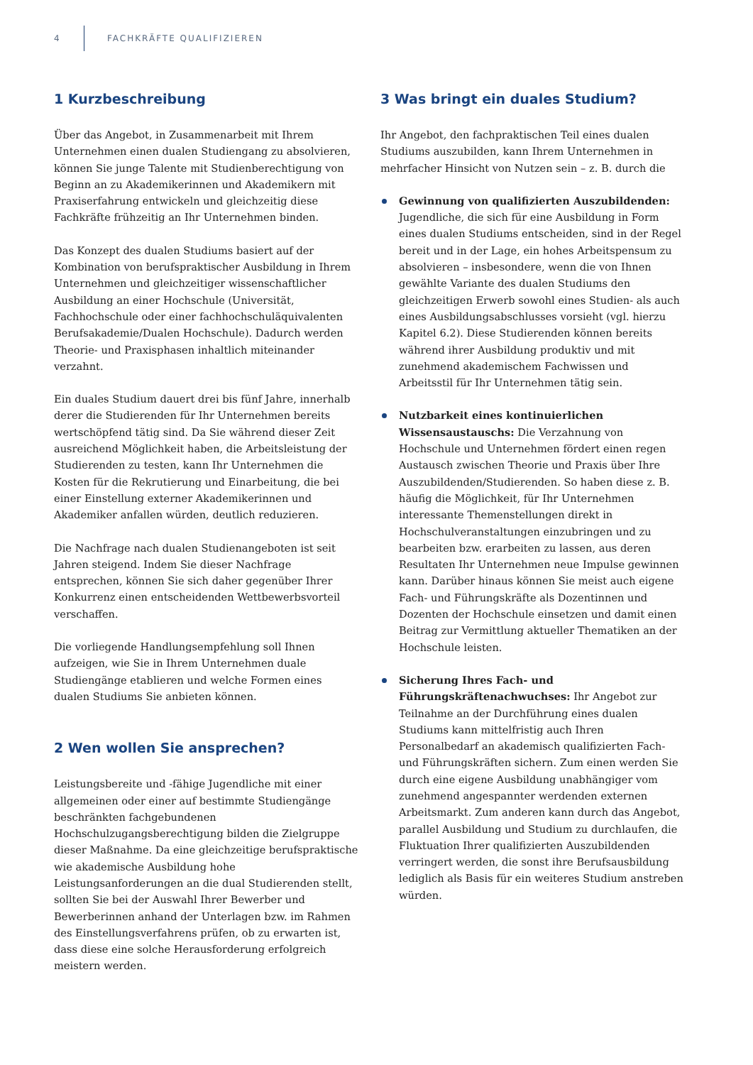4 FACHKRÄFTE QUALIFIZIEREN
1 Kurzbeschreibung
Über das Angebot, in Zusammenarbeit mit Ihrem Unternehmen einen dualen Studiengang zu absolvieren, können Sie junge Talente mit Studienberechtigung von Beginn an zu Akademikerinnen und Akademikern mit Praxiserfahrung entwickeln und gleichzeitig diese Fachkräfte frühzeitig an Ihr Unternehmen binden.
Das Konzept des dualen Studiums basiert auf der Kombination von berufspraktischer Ausbildung in Ihrem Unternehmen und gleichzeitiger wissenschaftlicher Ausbildung an einer Hochschule (Universität, Fachhochschule oder einer fachhochschuläquivalenten Berufsakademie/Dualen Hochschule). Dadurch werden Theorie- und Praxisphasen inhaltlich miteinander verzahnt.
Ein duales Studium dauert drei bis fünf Jahre, innerhalb derer die Studierenden für Ihr Unternehmen bereits wertschöpfend tätig sind. Da Sie während dieser Zeit ausreichend Möglichkeit haben, die Arbeitsleistung der Studierenden zu testen, kann Ihr Unternehmen die Kosten für die Rekrutierung und Einarbeitung, die bei einer Einstellung externer Akademikerinnen und Akademiker anfallen würden, deutlich reduzieren.
Die Nachfrage nach dualen Studienangeboten ist seit Jahren steigend. Indem Sie dieser Nachfrage entsprechen, können Sie sich daher gegenüber Ihrer Konkurrenz einen entscheidenden Wettbewerbsvorteil verschaffen.
Die vorliegende Handlungsempfehlung soll Ihnen aufzeigen, wie Sie in Ihrem Unternehmen duale Studiengänge etablieren und welche Formen eines dualen Studiums Sie anbieten können.
2 Wen wollen Sie ansprechen?
Leistungsbereite und -fähige Jugendliche mit einer allgemeinen oder einer auf bestimmte Studiengänge beschränkten fachgebundenen Hochschulzugangsberechtigung bilden die Zielgruppe dieser Maßnahme. Da eine gleichzeitige berufspraktische wie akademische Ausbildung hohe Leistungsanforderungen an die dual Studierenden stellt, sollten Sie bei der Auswahl Ihrer Bewerber und Bewerberinnen anhand der Unterlagen bzw. im Rahmen des Einstellungsverfahrens prüfen, ob zu erwarten ist, dass diese eine solche Herausforderung erfolgreich meistern werden.
3 Was bringt ein duales Studium?
Ihr Angebot, den fachpraktischen Teil eines dualen Studiums auszubilden, kann Ihrem Unternehmen in mehrfacher Hinsicht von Nutzen sein – z. B. durch die
Gewinnung von qualifizierten Auszubildenden: Jugendliche, die sich für eine Ausbildung in Form eines dualen Studiums entscheiden, sind in der Regel bereit und in der Lage, ein hohes Arbeitspensum zu absolvieren – insbesondere, wenn die von Ihnen gewählte Variante des dualen Studiums den gleichzeitigen Erwerb sowohl eines Studien- als auch eines Ausbildungsabschlusses vorsieht (vgl. hierzu Kapitel 6.2). Diese Studierenden können bereits während ihrer Ausbildung produktiv und mit zunehmend akademischem Fachwissen und Arbeitsstil für Ihr Unternehmen tätig sein.
Nutzbarkeit eines kontinuierlichen Wissensaustauschs: Die Verzahnung von Hochschule und Unternehmen fördert einen regen Austausch zwischen Theorie und Praxis über Ihre Auszubildenden/Studierenden. So haben diese z. B. häufig die Möglichkeit, für Ihr Unternehmen interessante Themenstellungen direkt in Hochschulveranstaltungen einzubringen und zu bearbeiten bzw. erarbeiten zu lassen, aus deren Resultaten Ihr Unternehmen neue Impulse gewinnen kann. Darüber hinaus können Sie meist auch eigene Fach- und Führungskräfte als Dozentinnen und Dozenten der Hochschule einsetzen und damit einen Beitrag zur Vermittlung aktueller Thematiken an der Hochschule leisten.
Sicherung Ihres Fach- und Führungskräftenachwuchses: Ihr Angebot zur Teilnahme an der Durchführung eines dualen Studiums kann mittelfristig auch Ihren Personalbedarf an akademisch qualifizierten Fach- und Führungskräften sichern. Zum einen werden Sie durch eine eigene Ausbildung unabhängiger vom zunehmend angespannter werdenden externen Arbeitsmarkt. Zum anderen kann durch das Angebot, parallel Ausbildung und Studium zu durchlaufen, die Fluktuation Ihrer qualifizierten Auszubildenden verringert werden, die sonst ihre Berufsausbildung lediglich als Basis für ein weiteres Studium anstreben würden.